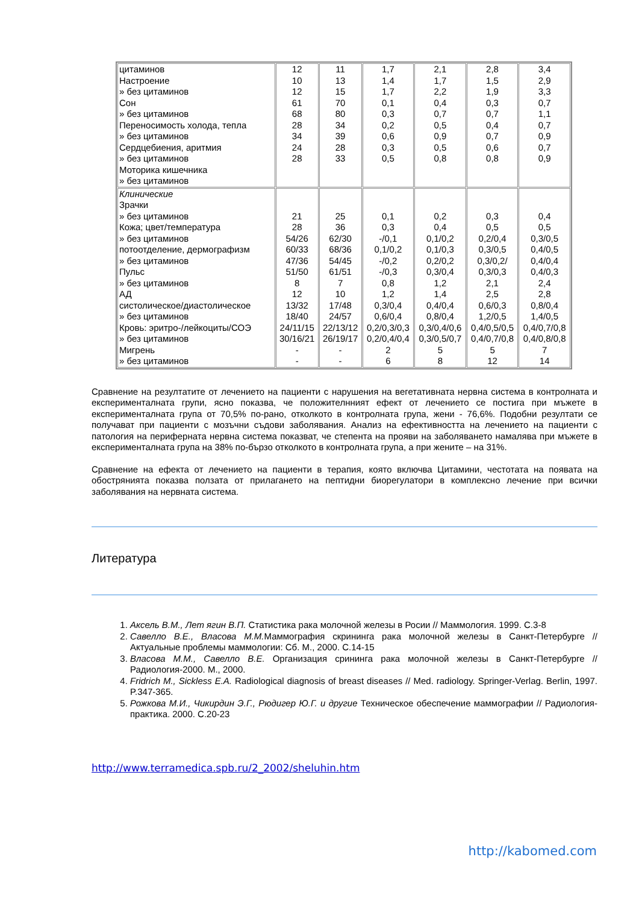| цитаминов Настроение » без цитаминов Сон » без цитаминов Переносимость холода, тепла » без цитаминов Сердцебиения, аритмия » без цитаминов Моторика кишечника » без цитаминов | 12 10 12 61 68 28 34 24 28 | 11 13 15 70 80 34 39 28 33 | 1,7 1,4 1,7 0,1 0,3 0,2 0,6 0,3 0,5 | 2,1 1,7 2,2 0,4 0,7 0,5 0,9 0,5 0,8 | 2,8 1,5 1,9 0,3 0,7 0,4 0,7 0,6 0,8 | 3,4 2,9 3,3 0,7 1,1 0,7 0,9 0,7 0,9 |
| Клинические Зрачки » без цитаминов Кожа; цвет/температура » без цитаминов потоотделение, дермографизм » без цитаминов Пульс » без цитаминов АД систолическое/диастолическое » без цитаминов Кровь: эритро-/лейкоциты/СОЭ » без цитаминов Мигрень » без цитаминов | 21 28 54/26 60/33 47/36 51/50 8 12 13/32 18/40 24/11/15 30/16/21 - - | 25 36 62/30 68/36 54/45 61/51 7 10 17/48 24/57 22/13/12 26/19/17 - - | 0,1 0,3 -/0,1 0,1/0,2 -/0,2 -/0,3 0,8 1,2 0,3/0,4 0,6/0,4 0,2/0,3/0,3 0,2/0,4/0,4 2 6 | 0,2 0,4 0,1/0,2 0,1/0,3 0,2/0,2 0,3/0,4 1,2 1,4 0,4/0,4 0,8/0,4 0,3/0,4/0,6 0,3/0,5/0,7 5 8 | 0,3 0,5 0,2/0,4 0,3/0,5 0,3/0,2/ 0,3/0,3 2,1 2,5 0,6/0,3 1,2/0,5 0,4/0,5/0,5 0,4/0,7/0,8 5 12 | 0,4 0,5 0,3/0,5 0,4/0,5 0,4/0,4 0,4/0,3 2,4 2,8 0,8/0,4 1,4/0,5 0,4/0,7/0,8 0,4/0,8/0,8 7 14 |
Сравнение на резултатите от лечението на пациенти с нарушения на вегетативната нервна система в контролната и експерименталната групи, ясно показва, че положителнният ефект от лечението се постига при мъжете в експерименталната група от 70,5% по-рано, отколкото в контролната група, жени - 76,6%. Подобни резултати се получават при пациенти с мозъчни съдови заболявания. Анализ на ефективността на лечението на пациенти с патология на периферната нервна система показват, че степента на прояви на заболяването намалява при мъжете в експерименталната група на 38% по-бързо отколкото в контролната група, а при жените – на 31%.
Сравнение на ефекта от лечението на пациенти в терапия, която включва Цитамини, честотата на появата на обострянията показва ползата от прилагането на пептидни биорегулатори в комплексно лечение при всички заболявания на нервната система.
Литература
1. Аксель В.М., Лет ягин В.П. Статистика рака молочной железы в Росии // Маммология. 1999. С.3-8
2. Савелло В.Е., Власова М.М. Маммография скрининга рака молочной железы в Санкт-Петербурге // Актуальные проблемы маммологии: Сб. М., 2000. С.14-15
3. Власова М.М., Савелло В.Е. Организация сринингa рака молочной железы в Санкт-Петербурге // Радиология-2000. М., 2000.
4. Fridrich M., Sickless E.A. Radiological diagnosis of breast diseases // Med. radiology. Springer-Verlag. Berlin, 1997. P.347-365.
5. Рожкова М.И., Чикирдин Э.Г., Рюдигер Ю.Г. и другие Техническое обеспечение маммографии // Радиология-практика. 2000. С.20-23
http://www.terramedica.spb.ru/2_2002/sheluhin.htm
http://kabomed.com